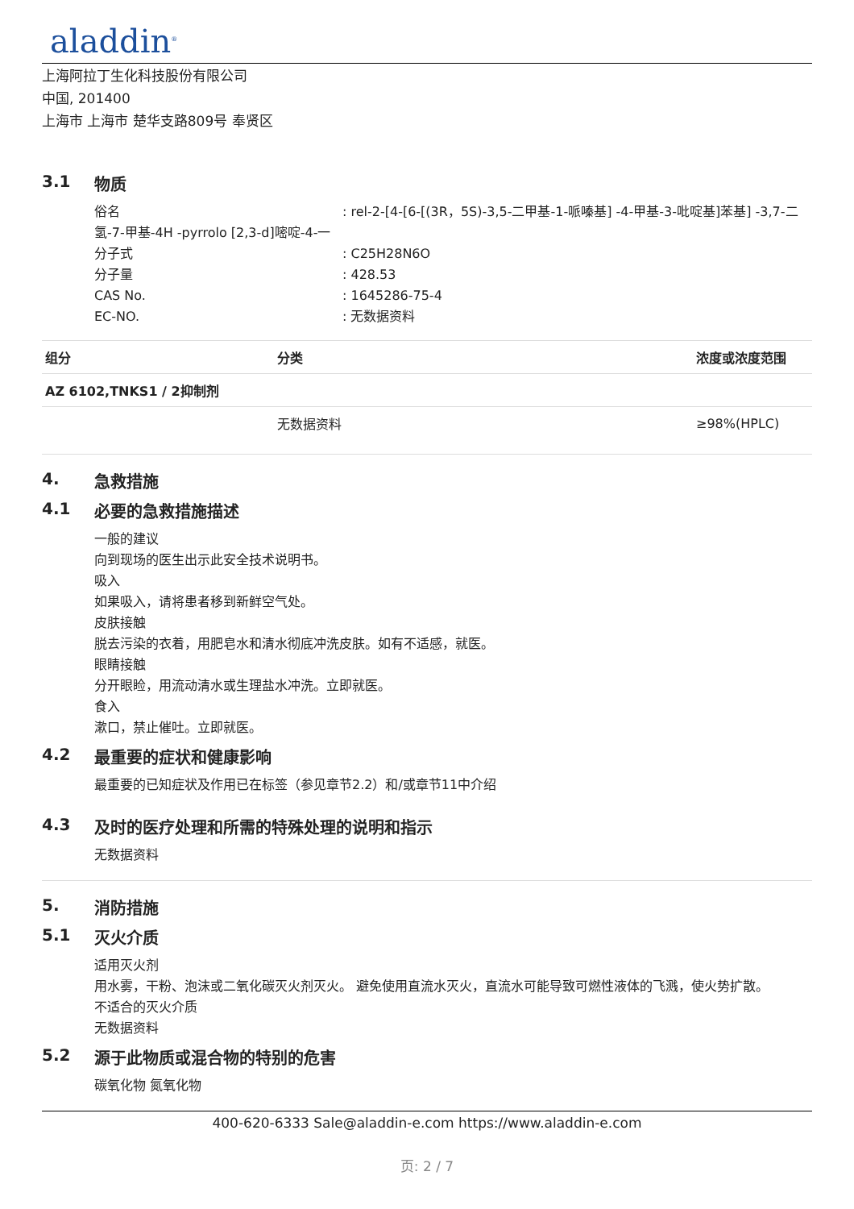aladdin<sup>®</sup>
上海阿拉丁生化科技股份有限公司
中国, 201400
上海市 上海市 楚华支路809号 奉贤区
3.1 物质
俗名 : rel-2-[4-[6-[(3R，5S)-3,5-二甲基-1-哌嗪基] -4-甲基-3-吡啶基]苯基] -3,7-二氢-7-甲基-4H -pyrrolo [2,3-d]嘧啶-4-一
分子式: C25H28N6O
分子量: 428.53
CAS No.: 1645286-75-4
EC-NO.: 无数据资料
| 组分 | 分类 | 浓度或浓度范围 |
| --- | --- | --- |
| AZ 6102,TNKS1 / 2抑制剂 | | |
| | 无数据资料 | ≥98%(HPLC) |
4. 急救措施
4.1 必要的急救措施描述
一般的建议
向到现场的医生出示此安全技术说明书。
吸入
如果吸入，请将患者移到新鲜空气处。
皮肤接触
脱去污染的衣着，用肥皂水和清水彻底冲洗皮肤。如有不适感，就医。
眼睛接触
分开眼睑，用流动清水或生理盐水冲洗。立即就医。
食入
漱口，禁止催吐。立即就医。
4.2 最重要的症状和健康影响
最重要的已知症状及作用已在标签（参见章节2.2）和/或章节11中介绍
4.3 及时的医疗处理和所需的特殊处理的说明和指示
无数据资料
5. 消防措施
5.1 灭火介质
适用灭火剂
用水雾，干粉、泡沫或二氧化碳灭火剂灭火。 避免使用直流水灭火，直流水可能导致可燃性液体的飞溅，使火势扩散。
不适合的灭火介质
无数据资料
5.2 源于此物质或混合物的特别的危害
碳氧化物 氮氧化物
400-620-6333 Sale@aladdin-e.com https://www.aladdin-e.com
页: 2 / 7